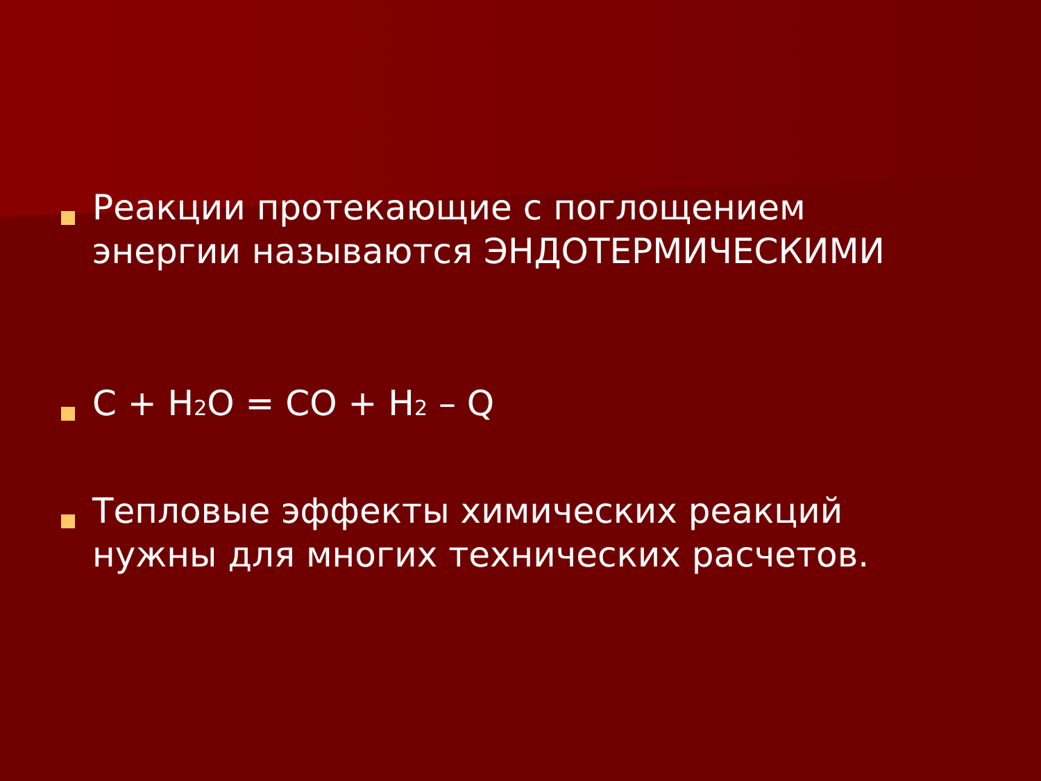Реакции протекающие с поглощением энергии называются ЭНДОТЕРМИЧЕСКИМИ
C + H<sub>2</sub>O = CO + H<sub>2</sub> – Q
Тепловые эффекты химических реакций нужны для многих технических расчетов.